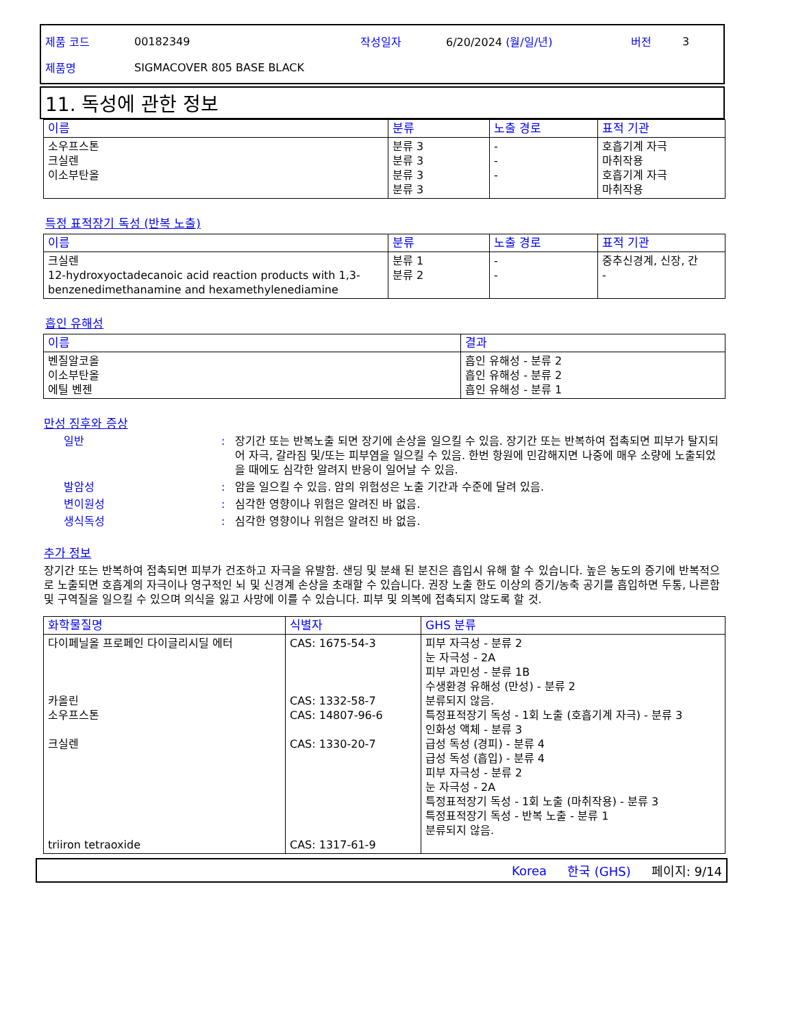제품 코드 00182349 작성일자 6/20/2024 (월/일/년) 버전 3
제품명 SIGMACOVER 805 BASE BLACK
11. 독성에 관한 정보
| 이름 | 분류 | 노출 경로 | 표적 기관 |
| --- | --- | --- | --- |
| 소우프스톤 크실렌 이소부탄올 | 분류 3 분류 3 분류 3 분류 3 | - - - | 호흡기계 자극 마취작용 호흡기계 자극 마취작용 |
특정 표적장기 독성 (반복 노출)
| 이름 | 분류 | 노출 경로 | 표적 기관 |
| --- | --- | --- | --- |
| 크실렌 12-hydroxyoctadecanoic acid reaction products with 1,3-benzenedimethanamine and hexamethylenediamine | 분류 1 분류 2 | - - | 중추신경계, 신장, 간 - |
흡인 유해성
| 이름 | 결과 |
| --- | --- |
| 벤질알코올 이소부탄올 에틸 벤젠 | 흡인 유해성 - 분류 2 흡인 유해성 - 분류 2 흡인 유해성 - 분류 1 |
만성 징후와 증상
일반: 장기간 또는 반복노출 되면 장기에 손상을 일으킬 수 있음. 장기간 또는 반복하여 접촉되면 피부가 탈지되어 자극, 갈라짐 및/또는 피부염을 일으킬 수 있음. 한번 항원에 민감해지면 나중에 매우 소량에 노출되었을 때에도 심각한 알려지 반응이 일어날 수 있음.
발암성: 암을 일으킬 수 있음. 암의 위험성은 노출 기간과 수준에 달려 있음.
변이원성: 심각한 영향이나 위험은 알려진 바 없음.
생식독성: 심각한 영향이나 위험은 알려진 바 없음.
추가 정보
장기간 또는 반복하여 접촉되면 피부가 건조하고 자극을 유발함. 샌딩 및 분쇄 된 분진은 흡입시 유해 할 수 있습니다. 높은 농도의 증기에 반복적으로 노출되면 호흡계의 자극이나 영구적인 뇌 및 신경계 손상을 초래할 수 있습니다. 권장 노출 한도 이상의 증기/농축 공기를 흡입하면 두통, 나른함 및 구역질을 일으킬 수 있으며 의식을 잃고 사망에 이를 수 있습니다. 피부 및 의복에 접촉되지 않도록 할 것.
| 화학물질명 | 식별자 | GHS 분류 |
| --- | --- | --- |
| 다이페닐올 프로페인 다이글리시딜 에터 카올린 소우프스톤 크실렌 triiron tetraoxide | CAS: 1675-54-3 CAS: 1332-58-7 CAS: 14807-96-6 CAS: 1330-20-7 CAS: 1317-61-9 | 피부 자극성 - 분류 2 눈 자극성 - 2A 피부 과민성 - 분류 1B 수생환경 유해성 (만성) - 분류 2 분류되지 않음. 특정표적장기 독성 - 1회 노출 (호흡기계 자극) - 분류 3 인화성 액체 - 분류 3 급성 독성 (경피) - 분류 4 급성 독성 (흡입) - 분류 4 피부 자극성 - 분류 2 눈 자극성 - 2A 특정표적장기 독성 - 1회 노출 (마취작용) - 분류 3 특정표적장기 독성 - 반복 노출 - 분류 1 분류되지 않음. |
Korea 한국 (GHS) 페이지: 9/14